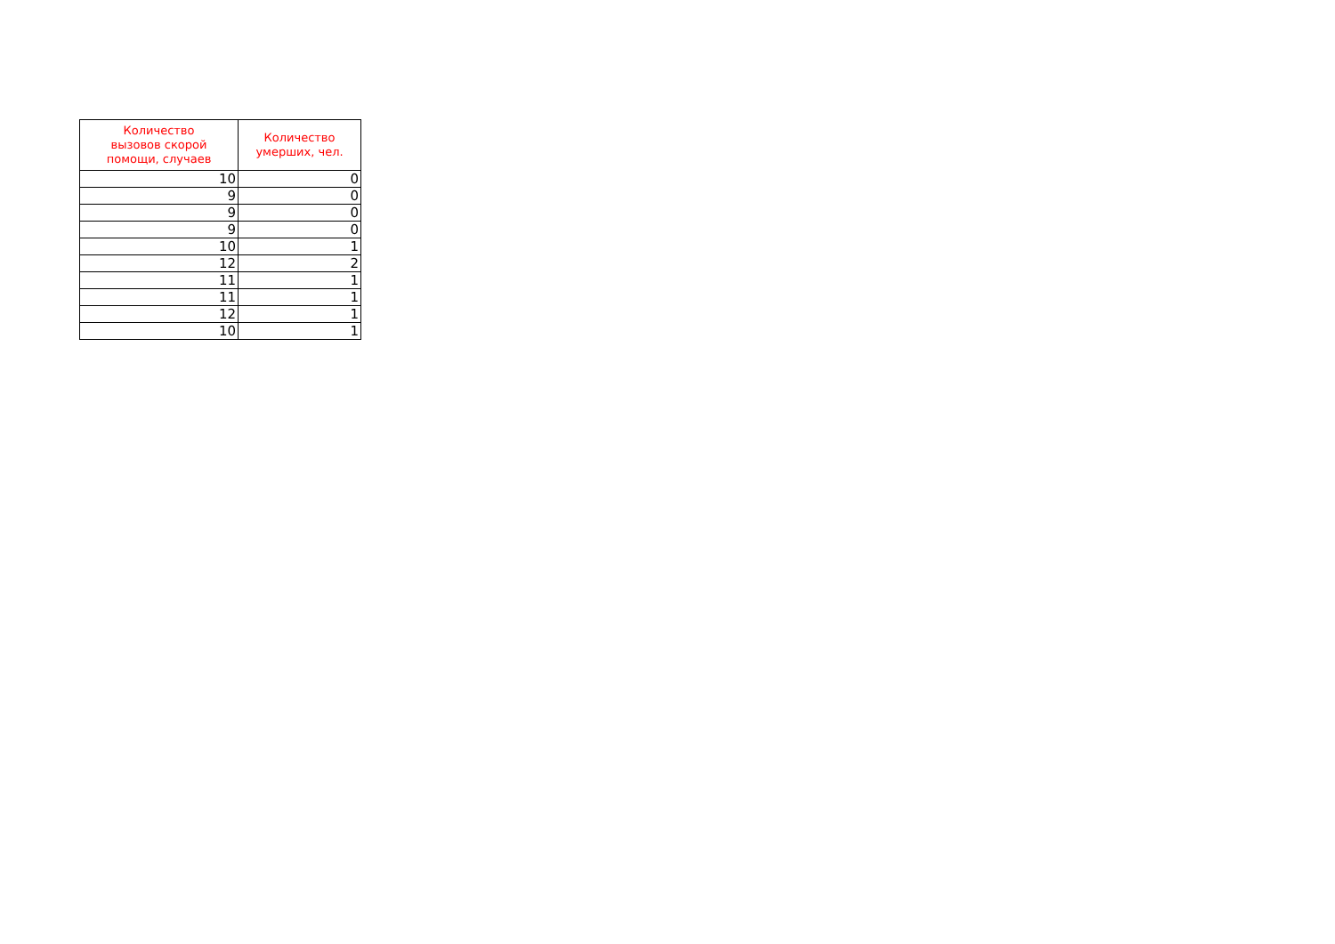| Количество вызовов скорой помощи, случаев | Количество умерших, чел. |
| --- | --- |
| 10 | 0 |
| 9 | 0 |
| 9 | 0 |
| 9 | 0 |
| 10 | 1 |
| 12 | 2 |
| 11 | 1 |
| 11 | 1 |
| 12 | 1 |
| 10 | 1 |